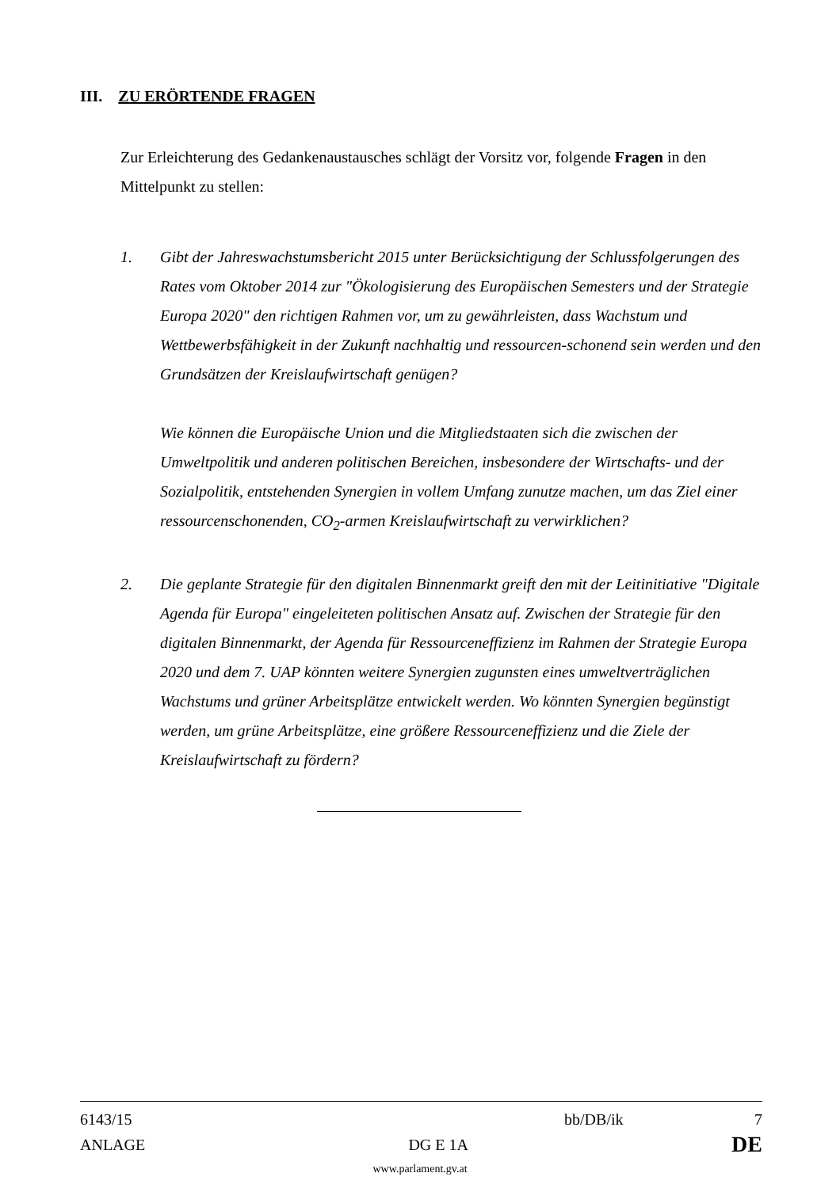III. ZU ERÖRTENDE FRAGEN
Zur Erleichterung des Gedankenaustausches schlägt der Vorsitz vor, folgende Fragen in den Mittelpunkt zu stellen:
1. Gibt der Jahreswachstumsbericht 2015 unter Berücksichtigung der Schlussfolgerungen des Rates vom Oktober 2014 zur "Ökologisierung des Europäischen Semesters und der Strategie Europa 2020" den richtigen Rahmen vor, um zu gewährleisten, dass Wachstum und Wettbewerbsfähigkeit in der Zukunft nachhaltig und ressourcen-schonend sein werden und den Grundsätzen der Kreislaufwirtschaft genügen?
Wie können die Europäische Union und die Mitgliedstaaten sich die zwischen der Umweltpolitik und anderen politischen Bereichen, insbesondere der Wirtschafts- und der Sozialpolitik, entstehenden Synergien in vollem Umfang zunutze machen, um das Ziel einer ressourcenschonenden, CO<sub>2</sub>-armen Kreislaufwirtschaft zu verwirklichen?
2. Die geplante Strategie für den digitalen Binnenmarkt greift den mit der Leitinitiative "Digitale Agenda für Europa" eingeleiteten politischen Ansatz auf. Zwischen der Strategie für den digitalen Binnenmarkt, der Agenda für Ressourceneffizienz im Rahmen der Strategie Europa 2020 und dem 7. UAP könnten weitere Synergien zugunsten eines umweltverträglichen Wachstums und grüner Arbeitsplätze entwickelt werden. Wo könnten Synergien begünstigt werden, um grüne Arbeitsplätze, eine größere Ressourceneffizienz und die Ziele der Kreislaufwirtschaft zu fördern?
6143/15 bb/DB/ik 7
ANLAGE DG E 1A DE
www.parlament.gv.at